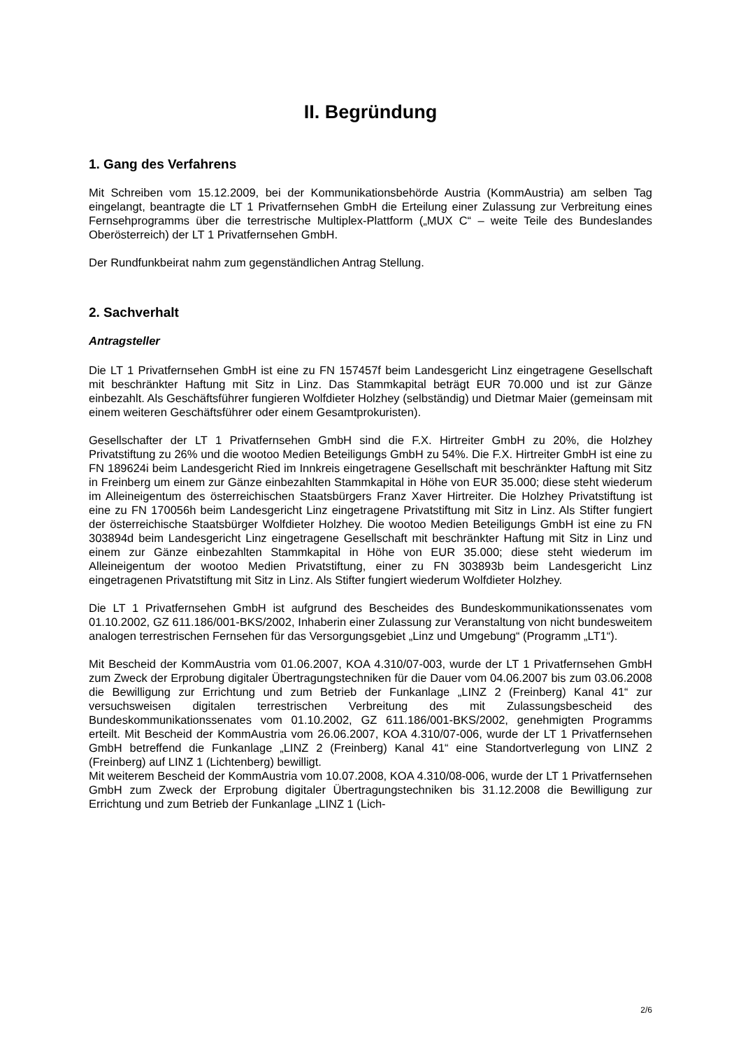II. Begründung
1. Gang des Verfahrens
Mit Schreiben vom 15.12.2009, bei der Kommunikationsbehörde Austria (KommAustria) am selben Tag eingelangt, beantragte die LT 1 Privatfernsehen GmbH die Erteilung einer Zulassung zur Verbreitung eines Fernsehprogramms über die terrestrische Multiplex-Plattform („MUX C“ – weite Teile des Bundeslandes Oberösterreich) der LT 1 Privatfernsehen GmbH.
Der Rundfunkbeirat nahm zum gegenständlichen Antrag Stellung.
2. Sachverhalt
Antragsteller
Die LT 1 Privatfernsehen GmbH ist eine zu FN 157457f beim Landesgericht Linz eingetragene Gesellschaft mit beschränkter Haftung mit Sitz in Linz. Das Stammkapital beträgt EUR 70.000 und ist zur Gänze einbezahlt. Als Geschäftsführer fungieren Wolfdieter Holzhey (selbständig) und Dietmar Maier (gemeinsam mit einem weiteren Geschäftsführer oder einem Gesamtprokuristen).
Gesellschafter der LT 1 Privatfernsehen GmbH sind die F.X. Hirtreiter GmbH zu 20%, die Holzhey Privatstiftung zu 26% und die wootoo Medien Beteiligungs GmbH zu 54%. Die F.X. Hirtreiter GmbH ist eine zu FN 189624i beim Landesgericht Ried im Innkreis eingetragene Gesellschaft mit beschränkter Haftung mit Sitz in Freinberg um einem zur Gänze einbezahlten Stammkapital in Höhe von EUR 35.000; diese steht wiederum im Alleineigentum des österreichischen Staatsbürgers Franz Xaver Hirtreiter. Die Holzhey Privatstiftung ist eine zu FN 170056h beim Landesgericht Linz eingetragene Privatstiftung mit Sitz in Linz. Als Stifter fungiert der österreichische Staatsbürger Wolfdieter Holzhey. Die wootoo Medien Beteiligungs GmbH ist eine zu FN 303894d beim Landesgericht Linz eingetragene Gesellschaft mit beschränkter Haftung mit Sitz in Linz und einem zur Gänze einbezahlten Stammkapital in Höhe von EUR 35.000; diese steht wiederum im Alleineigentum der wootoo Medien Privatstiftung, einer zu FN 303893b beim Landesgericht Linz eingetragenen Privatstiftung mit Sitz in Linz. Als Stifter fungiert wiederum Wolfdieter Holzhey.
Die LT 1 Privatfernsehen GmbH ist aufgrund des Bescheides des Bundeskommunikationssenates vom 01.10.2002, GZ 611.186/001-BKS/2002, Inhaberin einer Zulassung zur Veranstaltung von nicht bundesweitem analogen terrestrischen Fernsehen für das Versorgungsgebiet „Linz und Umgebung“ (Programm „LT1“).
Mit Bescheid der KommAustria vom 01.06.2007, KOA 4.310/07-003, wurde der LT 1 Privatfernsehen GmbH zum Zweck der Erprobung digitaler Übertragungstechniken für die Dauer vom 04.06.2007 bis zum 03.06.2008 die Bewilligung zur Errichtung und zum Betrieb der Funkanlage „LINZ 2 (Freinberg) Kanal 41“ zur versuchsweisen digitalen terrestrischen Verbreitung des mit Zulassungsbescheid des Bundeskommunikationssenates vom 01.10.2002, GZ 611.186/001-BKS/2002, genehmigten Programms erteilt. Mit Bescheid der KommAustria vom 26.06.2007, KOA 4.310/07-006, wurde der LT 1 Privatfernsehen GmbH betreffend die Funkanlage „LINZ 2 (Freinberg) Kanal 41“ eine Standortverlegung von LINZ 2 (Freinberg) auf LINZ 1 (Lichtenberg) bewilligt.
Mit weiterem Bescheid der KommAustria vom 10.07.2008, KOA 4.310/08-006, wurde der LT 1 Privatfernsehen GmbH zum Zweck der Erprobung digitaler Übertragungstechniken bis 31.12.2008 die Bewilligung zur Errichtung und zum Betrieb der Funkanlage „LINZ 1 (Lich-
2/6